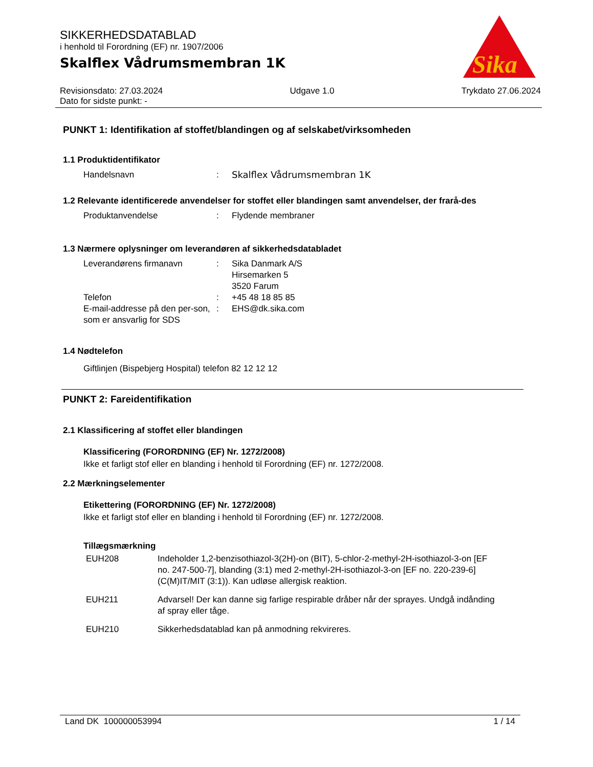Sika
®
SIKKERHEDSDATABLAD
i henhold til Forordning (EF) nr. 1907/2006
Skalflex Vådrumsmembran 1K
Revisionsdato: 27.03.2024
Dato for sidste punkt: -
Udgave 1.0 Trykdato 27.06.2024
PUNKT 1: Identifikation af stoffet/blandingen og af selskabet/virksomheden
1.1 Produktidentifikator
Handelsnavn : Skalflex Vådrumsmembran 1K
1.2 Relevante identificerede anvendelser for stoffet eller blandingen samt anvendelser, der frarå-des
Produktanvendelse : Flydende membraner
1.3 Nærmere oplysninger om leverandøren af sikkerhedsdatabladet
Leverandørens firmanavn : Sika Danmark A/S
Hirsemarken 5
3520 Farum
Telefon : +45 48 18 85 85
E-mail-addresse på den per-son, som er ansvarlig for SDS
: EHS@dk.sika.com
1.4 Nødtelefon
Giftlinjen (Bispebjerg Hospital) telefon 82 12 12 12
PUNKT 2: Fareidentifikation
2.1 Klassificering af stoffet eller blandingen
Klassificering (FORORDNING (EF) Nr. 1272/2008)
Ikke et farligt stof eller en blanding i henhold til Forordning (EF) nr. 1272/2008.
2.2 Mærkningselementer
Etikettering (FORORDNING (EF) Nr. 1272/2008)
Ikke et farligt stof eller en blanding i henhold til Forordning (EF) nr. 1272/2008.
Tillægsmærkning
EUH208 Indeholder 1,2-benzisothiazol-3(2H)-on (BIT), 5-chlor-2-methyl-2H-isothiazol-3-on [EF no. 247-500-7], blanding (3:1) med 2-methyl-2H-isothiazol-3-on [EF no. 220-239-6] (C(M)IT/MIT (3:1)). Kan udløse allergisk reaktion.
EUH211 Advarsel! Der kan danne sig farlige respirable dråber når der sprayes. Undgå indånding af spray eller tåge.
EUH210 Sikkerhedsdatablad kan på anmodning rekvireres.
Land DK 100000053994 1 / 14